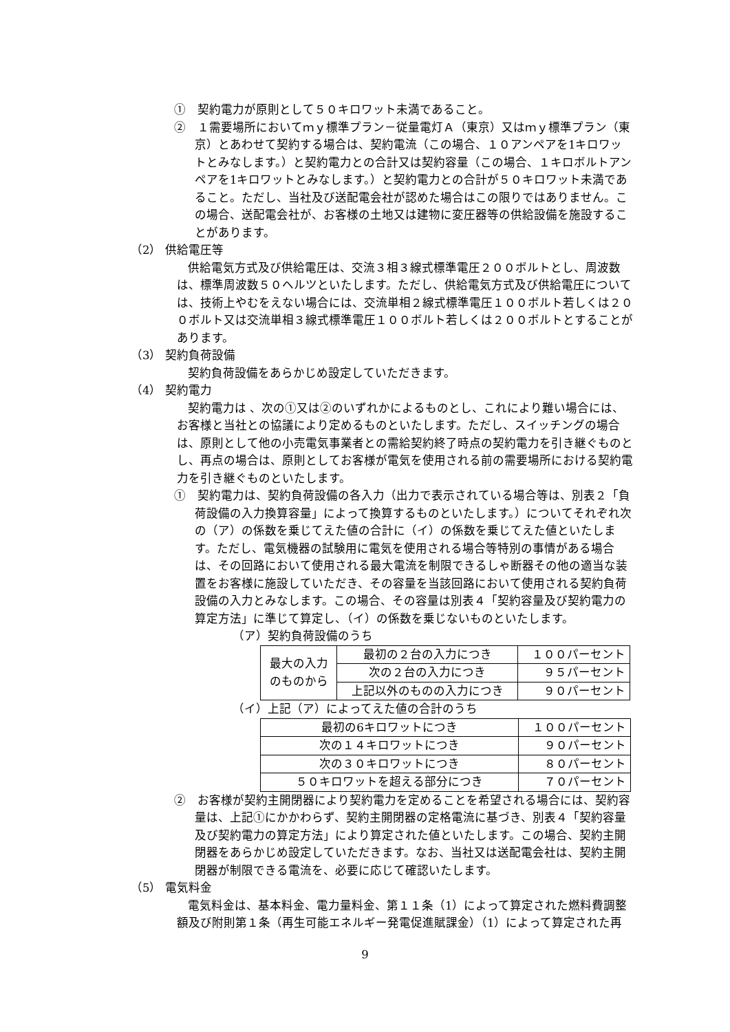①　契約電力が原則として５０キロワット未満であること。
②　１需要場所においてｍｙ標準プラン－従量電灯Ａ（東京）又はｍｙ標準プラン（東京）とあわせて契約する場合は、契約電流（この場合、１０アンペアを1キロワットとみなします。）と契約電力との合計又は契約容量（この場合、１キロボルトアンペアを1キロワットとみなします。）と契約電力との合計が５０キロワット未満であること。ただし、当社及び送配電会社が認めた場合はこの限りではありません。この場合、送配電会社が、お客様の土地又は建物に変圧器等の供給設備を施設することがあります。
（2） 供給電圧等
供給電気方式及び供給電圧は、交流３相３線式標準電圧２００ボルトとし、周波数は、標準周波数５０ヘルツといたします。ただし、供給電気方式及び供給電圧については、技術上やむをえない場合には、交流単相２線式標準電圧１００ボルト若しくは２００ボルト又は交流単相３線式標準電圧１００ボルト若しくは２００ボルトとすることがあります。
（3） 契約負荷設備
契約負荷設備をあらかじめ設定していただきます。
（4） 契約電力
契約電力は 、次の①又は②のいずれかによるものとし、これにより難い場合には、お客様と当社との協議により定めるものといたします。ただし、スイッチングの場合は、原則として他の小売電気事業者との需給契約終了時点の契約電力を引き継ぐものとし、再点の場合は、原則としてお客様が電気を使用される前の需要場所における契約電力を引き継ぐものといたします。
①　契約電力は、契約負荷設備の各入力（出力で表示されている場合等は、別表２「負荷設備の入力換算容量」によって換算するものといたします。）についてそれぞれ次の（ア）の係数を乗じてえた値の合計に（イ）の係数を乗じてえた値といたします。ただし、電気機器の試験用に電気を使用される場合等特別の事情がある場合は、その回路において使用される最大電流を制限できるしゃ断器その他の適当な装置をお客様に施設していただき、その容量を当該回路において使用される契約負荷設備の入力とみなします。この場合、その容量は別表４「契約容量及び契約電力の算定方法」に準じて算定し、（イ）の係数を乗じないものといたします。
（ア）契約負荷設備のうち
| 最大の入力のものから | 最初の２台の入力につき | １００パーセント |
| | 次の２台の入力につき | ９５パーセント |
| | 上記以外のものの入力につき | ９０パーセント |
（イ）上記（ア）によってえた値の合計のうち
| 最初の6キロワットにつき | １００パーセント |
| 次の１４キロワットにつき | ９０パーセント |
| 次の３０キロワットにつき | ８０パーセント |
| ５０キロワットを超える部分につき | ７０パーセント |
②　お客様が契約主開閉器により契約電力を定めることを希望される場合には、契約容量は、上記①にかかわらず、契約主開閉器の定格電流に基づき、別表４「契約容量及び契約電力の算定方法」により算定された値といたします。この場合、契約主開閉器をあらかじめ設定していただきます。なお、当社又は送配電会社は、契約主開閉器が制限できる電流を、必要に応じて確認いたします。
（5） 電気料金
電気料金は、基本料金、電力量料金、第１１条（1）によって算定された燃料費調整額及び附則第１条（再生可能エネルギー発電促進賦課金）（1）によって算定された再
9